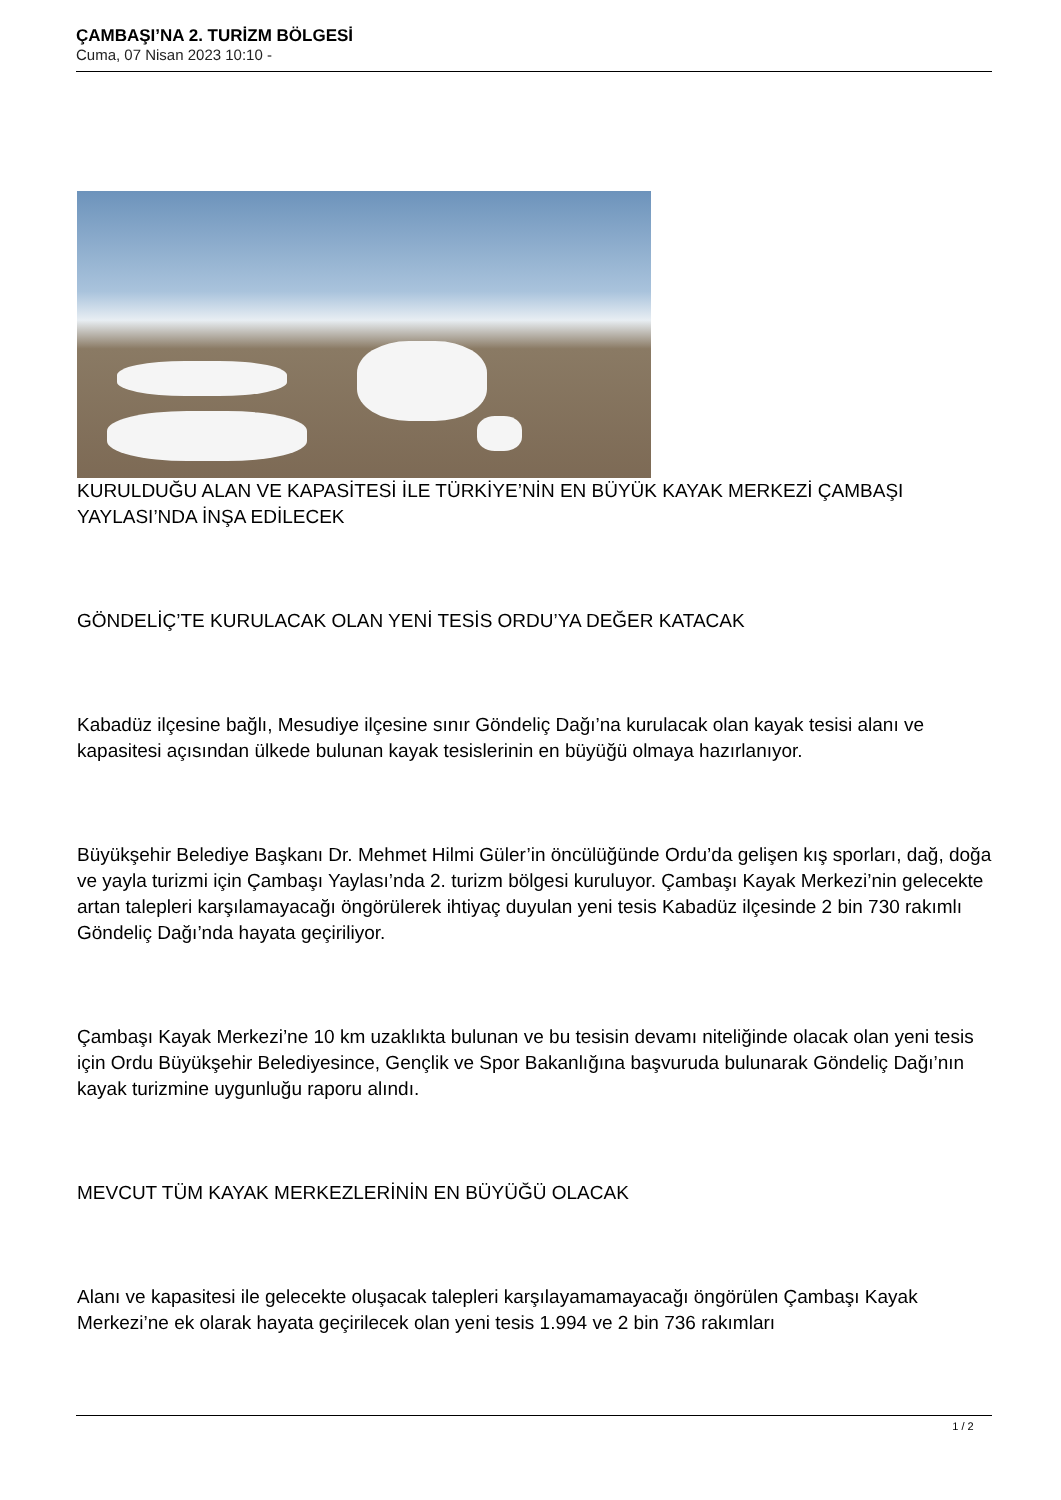ÇAMBAŞI’NA 2. TURİZM BÖLGESİ
Cuma, 07 Nisan 2023 10:10 -
KURULDUĞU ALAN VE KAPASİTESİ İLE TÜRKİYE’NİN EN BÜYÜK KAYAK MERKEZİ ÇAMBAŞI YAYLASI’NDA İNŞA EDİLECEK
GÖNDELİÇ’TE KURULACAK OLAN YENİ TESİS ORDU’YA DEĞER KATACAK
Kabadüz ilçesine bağlı, Mesudiye ilçesine sınır Göndeliç Dağı’na kurulacak olan kayak tesisi alanı ve kapasitesi açısından ülkede bulunan kayak tesislerinin en büyüğü olmaya hazırlanıyor.
Büyükşehir Belediye Başkanı Dr. Mehmet Hilmi Güler’in öncülüğünde Ordu’da gelişen kış sporları, dağ, doğa ve yayla turizmi için Çambaşı Yaylası’nda 2. turizm bölgesi kuruluyor. Çambaşı Kayak Merkezi’nin gelecekte artan talepleri karşılamayacağı öngörülerek ihtiyaç duyulan yeni tesis Kabadüz ilçesinde 2 bin 730 rakımlı Göndeliç Dağı’nda hayata geçiriliyor.
Çambaşı Kayak Merkezi’ne 10 km uzaklıkta bulunan ve bu tesisin devamı niteliğinde olacak olan yeni tesis için Ordu Büyükşehir Belediyesince, Gençlik ve Spor Bakanlığına başvuruda bulunarak Göndeliç Dağı’nın kayak turizmine uygunluğu raporu alındı.
MEVCUT TÜM KAYAK MERKEZLERİNİN EN BÜYÜĞÜ OLACAK
Alanı ve kapasitesi ile gelecekte oluşacak talepleri karşılayamamayacağı öngörülen Çambaşı Kayak Merkezi’ne ek olarak hayata geçirilecek olan yeni tesis 1.994 ve 2 bin 736 rakımları
1 / 2